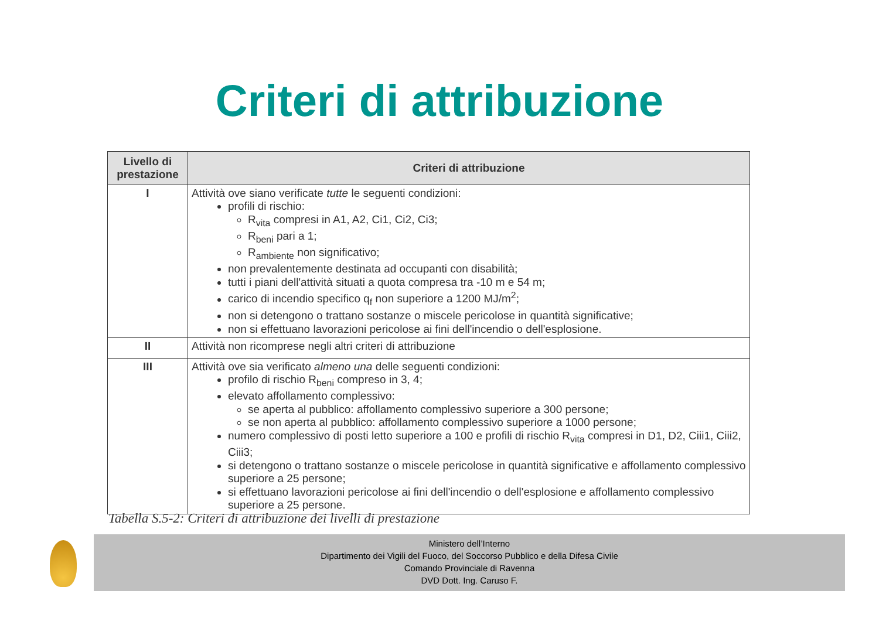Criteri di attribuzione
| Livello di prestazione | Criteri di attribuzione |
| --- | --- |
| I | Attività ove siano verificate tutte le seguenti condizioni: profili di rischio: R<sub>vita</sub> compresi in A1, A2, Ci1, Ci2, Ci3; R<sub>beni</sub> pari a 1; R<sub>ambiente</sub> non significativo; non prevalentemente destinata ad occupanti con disabilità; tutti i piani dell'attività situati a quota compresa tra -10 m e 54 m; carico di incendio specifico q<sub>f</sub> non superiore a 1200 MJ/m<sup>2</sup>; non si detengono o trattano sostanze o miscele pericolose in quantità significative; non si effettuano lavorazioni pericolose ai fini dell'incendio o dell'esplosione. |
| II | Attività non ricomprese negli altri criteri di attribuzione |
| III | Attività ove sia verificato almeno una delle seguenti condizioni: profilo di rischio R<sub>beni</sub> compreso in 3, 4; elevato affollamento complessivo: se aperta al pubblico: affollamento complessivo superiore a 300 persone; se non aperta al pubblico: affollamento complessivo superiore a 1000 persone; numero complessivo di posti letto superiore a 100 e profili di rischio R<sub>vita</sub> compresi in D1, D2, Ciii1, Ciii2, Ciii3; si detengono o trattano sostanze o miscele pericolose in quantità significative e affollamento complessivo superiore a 25 persone; si effettuano lavorazioni pericolose ai fini dell'incendio o dell'esplosione e affollamento complessivo superiore a 25 persone. |
Tabella S.5-2: Criteri di attribuzione dei livelli di prestazione
Ministero dell’Interno
Dipartimento dei Vigili del Fuoco, del Soccorso Pubblico e della Difesa Civile
Comando Provinciale di Ravenna
DVD Dott. Ing. Caruso F.